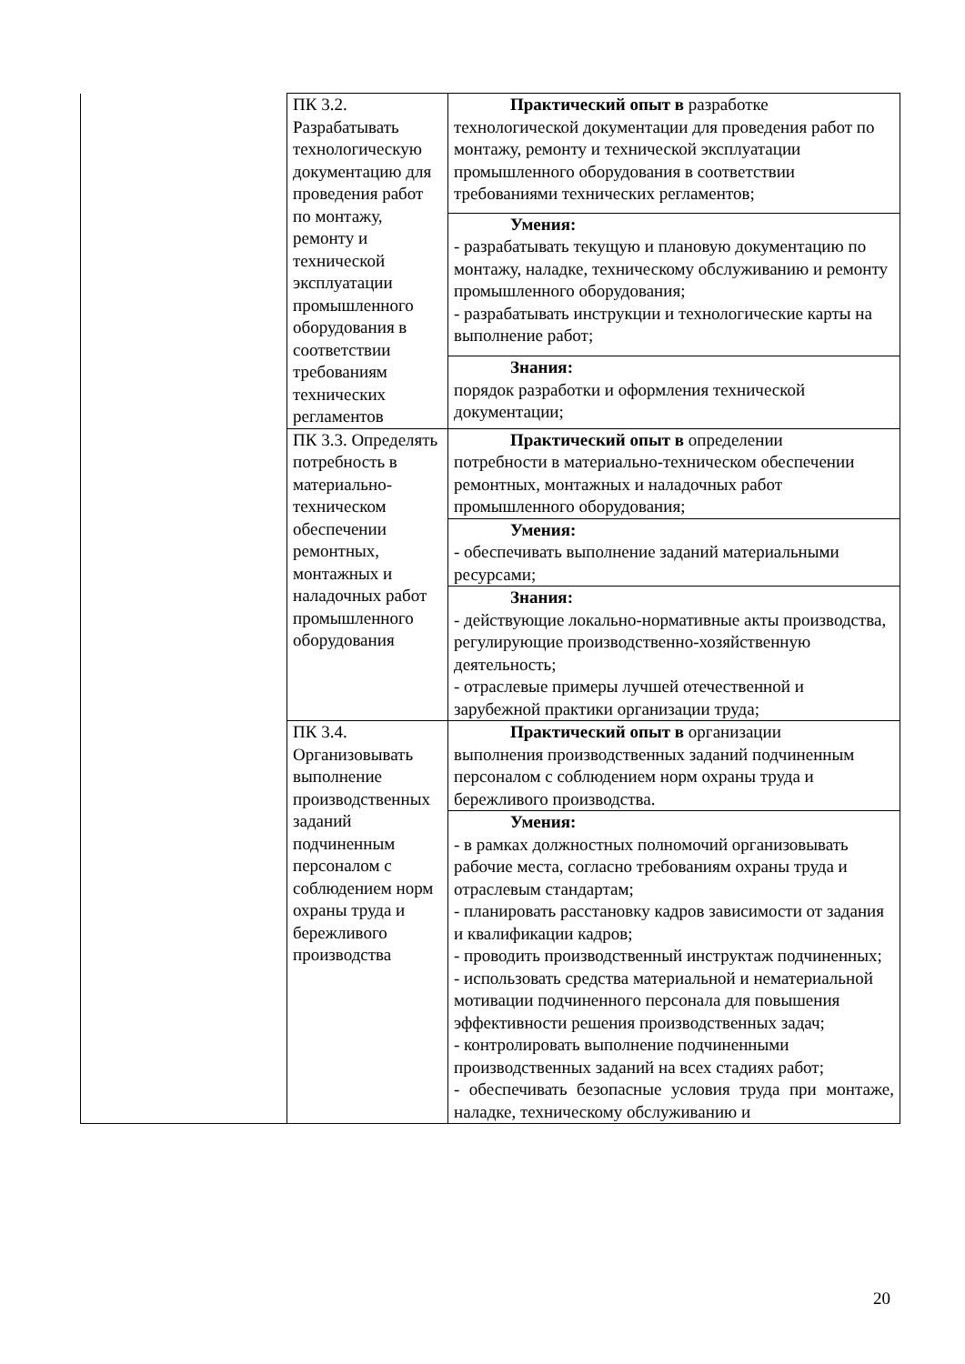| | ПК 3.2. Разрабатывать технологическую документацию для проведения работ по монтажу, ремонту и технической эксплуатации промышленного оборудования в соответствии требованиям технических регламентов | Практический опыт в разработке технологической документации для проведения работ по монтажу, ремонту и технической эксплуатации промышленного оборудования в соответствии требованиями технических регламентов; |
| | | Умения: - разрабатывать текущую и плановую документацию по монтажу, наладке, техническому обслуживанию и ремонту промышленного оборудования; - разрабатывать инструкции и технологические карты на выполнение работ; |
| | | Знания: порядок разработки и оформления технической документации; |
| | ПК 3.3. Определять потребность в материально-техническом обеспечении ремонтных, монтажных и наладочных работ промышленного оборудования | Практический опыт в определении потребности в материально-техническом обеспечении ремонтных, монтажных и наладочных работ промышленного оборудования; |
| | | Умения: - обеспечивать выполнение заданий материальными ресурсами; |
| | | Знания: - действующие локально-нормативные акты производства, регулирующие производственно-хозяйственную деятельность; - отраслевые примеры лучшей отечественной и зарубежной практики организации труда; |
| | ПК 3.4. Организовывать выполнение производственных заданий подчиненным персоналом с соблюдением норм охраны труда и бережливого производства | Практический опыт в организации выполнения производственных заданий подчиненным персоналом с соблюдением норм охраны труда и бережливого производства. |
| | | Умения: - в рамках должностных полномочий организовывать рабочие места, согласно требованиям охраны труда и отраслевым стандартам; - планировать расстановку кадров зависимости от задания и квалификации кадров; - проводить производственный инструктаж подчиненных; - использовать средства материальной и нематериальной мотивации подчиненного персонала для повышения эффективности решения производственных задач; - контролировать выполнение подчиненными производственных заданий на всех стадиях работ; - обеспечивать безопасные условия труда при монтаже, наладке, техническому обслуживанию и |
20